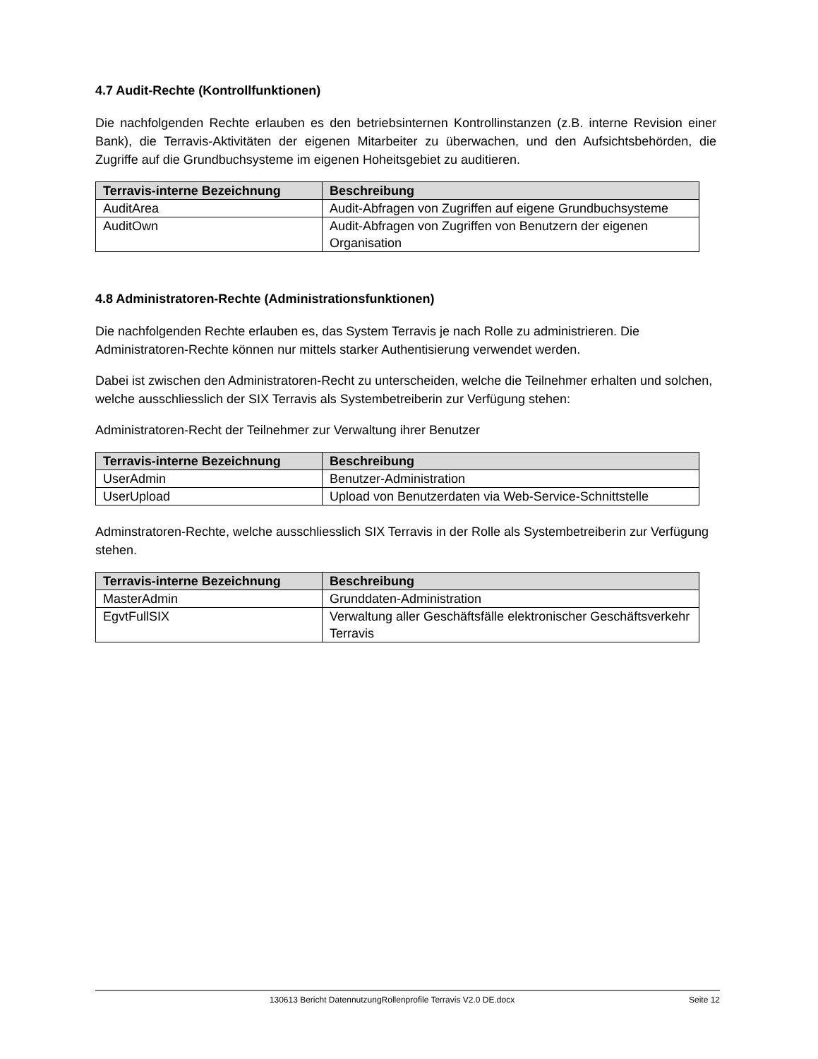4.7 Audit-Rechte (Kontrollfunktionen)
Die nachfolgenden Rechte erlauben es den betriebsinternen Kontrollinstanzen (z.B. interne Revision einer Bank), die Terravis-Aktivitäten der eigenen Mitarbeiter zu überwachen, und den Aufsichtsbehörden, die Zugriffe auf die Grundbuchsysteme im eigenen Hoheitsgebiet zu auditieren.
| Terravis-interne Bezeichnung | Beschreibung |
| --- | --- |
| AuditArea | Audit-Abfragen von Zugriffen auf eigene Grundbuchsysteme |
| AuditOwn | Audit-Abfragen von Zugriffen von Benutzern der eigenen Organisation |
4.8 Administratoren-Rechte (Administrationsfunktionen)
Die nachfolgenden Rechte erlauben es, das System Terravis je nach Rolle zu administrieren. Die Administratoren-Rechte können nur mittels starker Authentisierung verwendet werden.
Dabei ist zwischen den Administratoren-Recht zu unterscheiden, welche die Teilnehmer erhalten und solchen, welche ausschliesslich der SIX Terravis als Systembetreiberin zur Verfügung stehen:
Administratoren-Recht der Teilnehmer zur Verwaltung ihrer Benutzer
| Terravis-interne Bezeichnung | Beschreibung |
| --- | --- |
| UserAdmin | Benutzer-Administration |
| UserUpload | Upload von Benutzerdaten via Web-Service-Schnittstelle |
Adminstratoren-Rechte, welche ausschliesslich SIX Terravis in der Rolle als Systembetreiberin zur Verfügung stehen.
| Terravis-interne Bezeichnung | Beschreibung |
| --- | --- |
| MasterAdmin | Grunddaten-Administration |
| EgvtFullSIX | Verwaltung aller Geschäftsfälle elektronischer Geschäftsverkehr Terravis |
130613 Bericht DatennutzungRollenprofile Terravis V2.0 DE.docx Seite 12